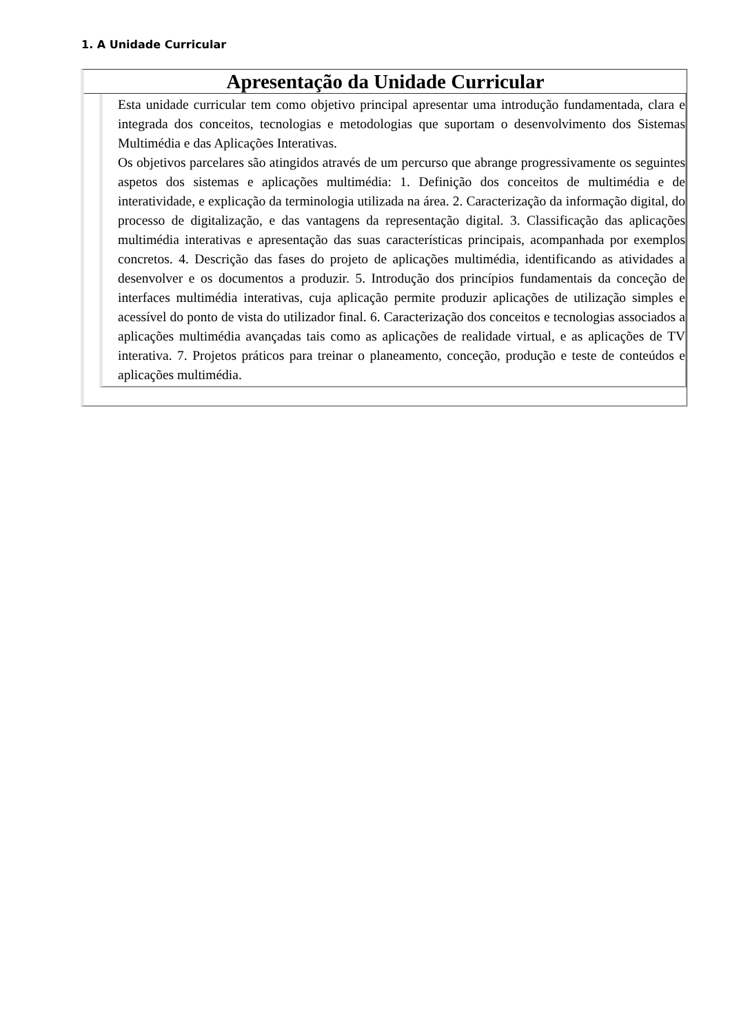1. A Unidade Curricular
Apresentação da Unidade Curricular
Esta unidade curricular tem como objetivo principal apresentar uma introdução fundamentada, clara e integrada dos conceitos, tecnologias e metodologias que suportam o desenvolvimento dos Sistemas Multimédia e das Aplicações Interativas.
Os objetivos parcelares são atingidos através de um percurso que abrange progressivamente os seguintes aspetos dos sistemas e aplicações multimédia: 1. Definição dos conceitos de multimédia e de interatividade, e explicação da terminologia utilizada na área. 2. Caracterização da informação digital, do processo de digitalização, e das vantagens da representação digital. 3. Classificação das aplicações multimédia interativas e apresentação das suas características principais, acompanhada por exemplos concretos. 4. Descrição das fases do projeto de aplicações multimédia, identificando as atividades a desenvolver e os documentos a produzir. 5. Introdução dos princípios fundamentais da conceção de interfaces multimédia interativas, cuja aplicação permite produzir aplicações de utilização simples e acessível do ponto de vista do utilizador final. 6. Caracterização dos conceitos e tecnologias associados a aplicações multimédia avançadas tais como as aplicações de realidade virtual, e as aplicações de TV interativa. 7. Projetos práticos para treinar o planeamento, conceção, produção e teste de conteúdos e aplicações multimédia.